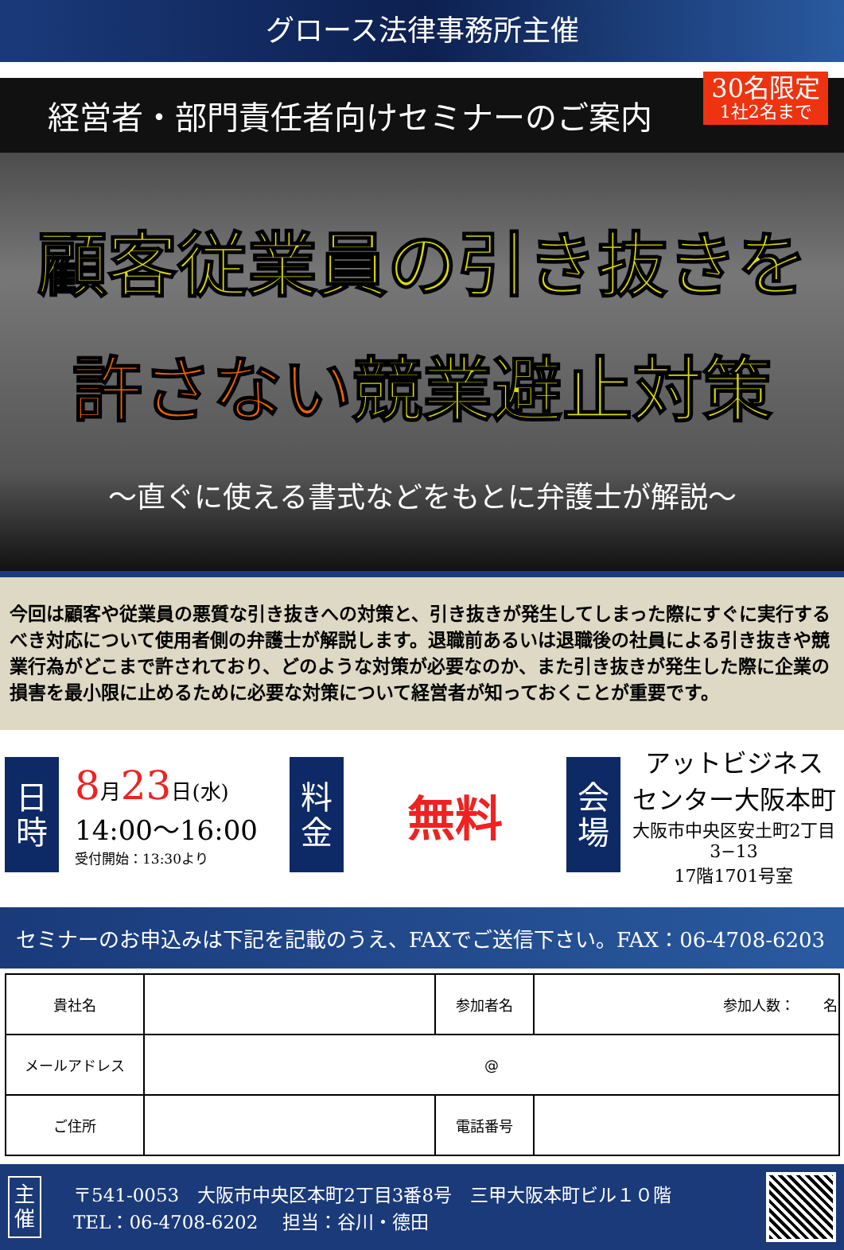グロース法律事務所主催
経営者・部門責任者向けセミナーのご案内
30名限定
1社2名まで
顧客従業員の引き抜きを
許さない競業避止対策
〜直ぐに使える書式などをもとに弁護士が解説〜
今回は顧客や従業員の悪質な引き抜きへの対策と、引き抜きが発生してしまった際にすぐに実行するべき対応について使用者側の弁護士が解説します。退職前あるいは退職後の社員による引き抜きや競業行為がどこまで許されており、どのような対策が必要なのか、また引き抜きが発生した際に企業の損害を最小限に止めるために必要な対策について経営者が知っておくことが重要です。
日
時
8月23日(水)
14:00〜16:00
受付開始：13:30より
料
金
無料
会
場
アットビジネス
センター大阪本町
大阪市中央区安土町2丁目3−13
17階1701号室
セミナーのお申込みは下記を記載のうえ、FAXでご送信下さい。FAX：06-4708-6203
| 貴社名 | | 参加者名 | 参加人数： 名 |
| メールアドレス | @ | | |
| ご住所 | | 電話番号 | |
主
催
〒541-0053　大阪市中央区本町2丁目3番8号　三甲大阪本町ビル１０階
TEL：06-4708-6202　 担当：谷川・德田